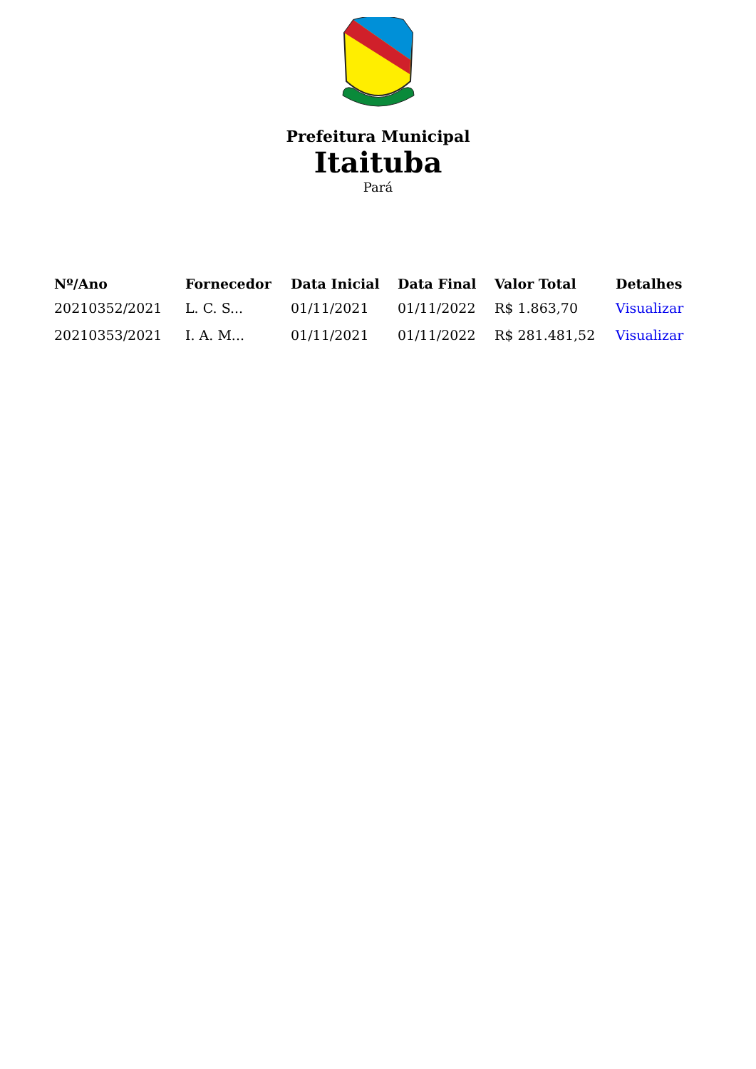Prefeitura Municipal
Itaituba
Pará
| Nº/Ano | Fornecedor | Data Inicial | Data Final | Valor Total | Detalhes |
| --- | --- | --- | --- | --- | --- |
| 20210352/2021 | L. C. S... | 01/11/2021 | 01/11/2022 | R$ 1.863,70 | Visualizar |
| 20210353/2021 | I. A. M... | 01/11/2021 | 01/11/2022 | R$ 281.481,52 | Visualizar |